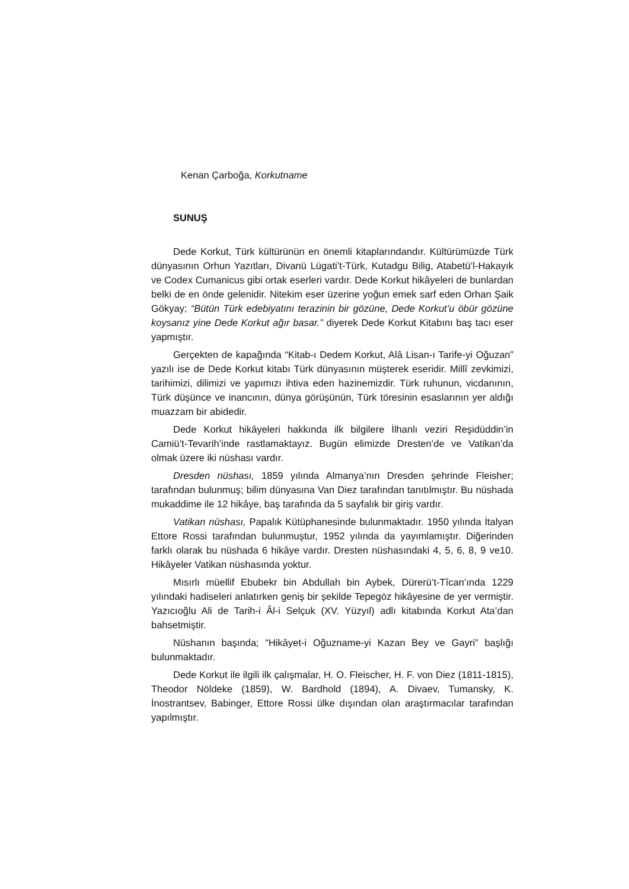Kenan Çarboğa, Korkutname
SUNUŞ
Dede Korkut, Türk kültürünün en önemli kitaplarındandır. Kültürümüzde Türk dünyasının Orhun Yazıtları, Divanü Lügati’t-Türk, Kutadgu Bilig, Atabetü’l-Hakayık ve Codex Cumanicus gibi ortak eserleri vardır. Dede Korkut hikâyeleri de bunlardan belki de en önde gelenidir. Nitekim eser üzerine yoğun emek sarf eden Orhan Şaik Gökyay; “Bütün Türk edebiyatını terazinin bir gözüne, Dede Korkut’u öbür gözüne koysanız yine Dede Korkut ağır basar.” diyerek Dede Korkut Kitabını baş tacı eser yapmıştır.
Gerçekten de kapağında “Kitab-ı Dedem Korkut, Alâ Lisan-ı Tarife-yi Oğuzan” yazılı ise de Dede Korkut kitabı Türk dünyasının müşterek eseridir. Millî zevkimizi, tarihimizi, dilimizi ve yapımızı ihtiva eden hazinemizdir. Türk ruhunun, vicdanının, Türk düşünce ve inancının, dünya görüşünün, Türk töresinin esaslarının yer aldığı muazzam bir abidedir.
Dede Korkut hikâyeleri hakkında ilk bilgilere İlhanlı veziri Reşidüddin’in Camiü’t-Tevarih’inde rastlamaktayız. Bugün elimizde Dresten’de ve Vatikan’da olmak üzere iki nüshası vardır.
Dresden nüshası, 1859 yılında Almanya’nın Dresden şehrinde Fleisher; tarafından bulunmuş; bilim dünyasına Van Diez tarafından tanıtılmıştır. Bu nüshada mukaddime ile 12 hikâye, baş tarafında da 5 sayfalık bir giriş vardır.
Vatikan nüshası, Papalık Kütüphanesinde bulunmaktadır. 1950 yılında İtalyan Ettore Rossi tarafından bulunmuştur, 1952 yılında da yayımlamıştır. Diğerinden farklı olarak bu nüshada 6 hikâye vardır. Dresten nüshasındaki 4, 5, 6, 8, 9 ve10. Hikâyeler Vatikan nüshasında yoktur.
Mısırlı müellif Ebubekr bin Abdullah bin Aybek, Dürerü’t-Tîcan’ında 1229 yılındaki hadiseleri anlatırken geniş bir şekilde Tepegöz hikâyesine de yer vermiştir. Yazıcıoğlu Ali de Tarih-i Âl-i Selçuk (XV. Yüzyıl) adlı kitabında Korkut Ata’dan bahsetmiştir.
Nüshanın başında; “Hikâyet-i Oğuzname-yi Kazan Bey ve Gayri” başlığı bulunmaktadır.
Dede Korkut ile ilgili ilk çalışmalar, H. O. Fleischer, H. F. von Diez (1811-1815), Theodor Nöldeke (1859), W. Bardhold (1894), A. Divaev, Tumansky, K. İnostrantsev, Babinger, Ettore Rossi ülke dışından olan araştırmacılar tarafından yapılmıştır.